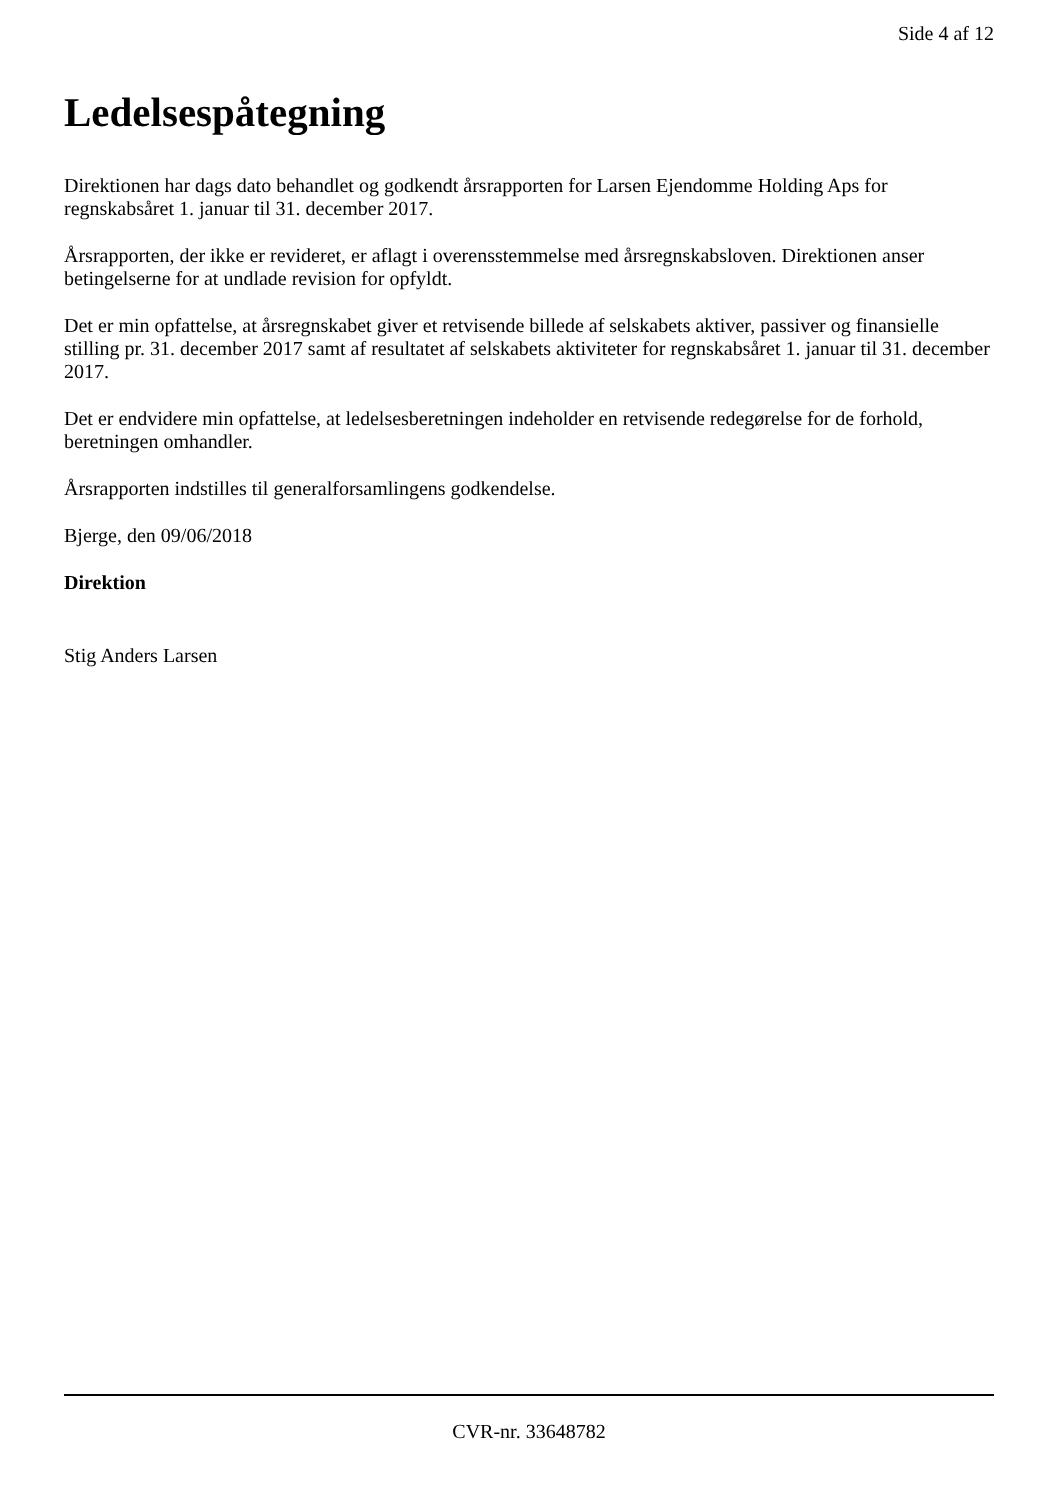Side 4 af 12
Ledelsespåtegning
Direktionen har dags dato behandlet og godkendt årsrapporten for Larsen Ejendomme Holding Aps for regnskabsåret 1. januar til 31. december 2017.
Årsrapporten, der ikke er revideret, er aflagt i overensstemmelse med årsregnskabsloven. Direktionen anser betingelserne for at undlade revision for opfyldt.
Det er min opfattelse, at årsregnskabet giver et retvisende billede af selskabets aktiver, passiver og finansielle stilling pr. 31. december 2017 samt af resultatet af selskabets aktiviteter for regnskabsåret 1. januar til 31. december 2017.
Det er endvidere min opfattelse, at ledelsesberetningen indeholder en retvisende redegørelse for de forhold, beretningen omhandler.
Årsrapporten indstilles til generalforsamlingens godkendelse.
Bjerge, den 09/06/2018
Direktion
Stig Anders Larsen
CVR-nr. 33648782